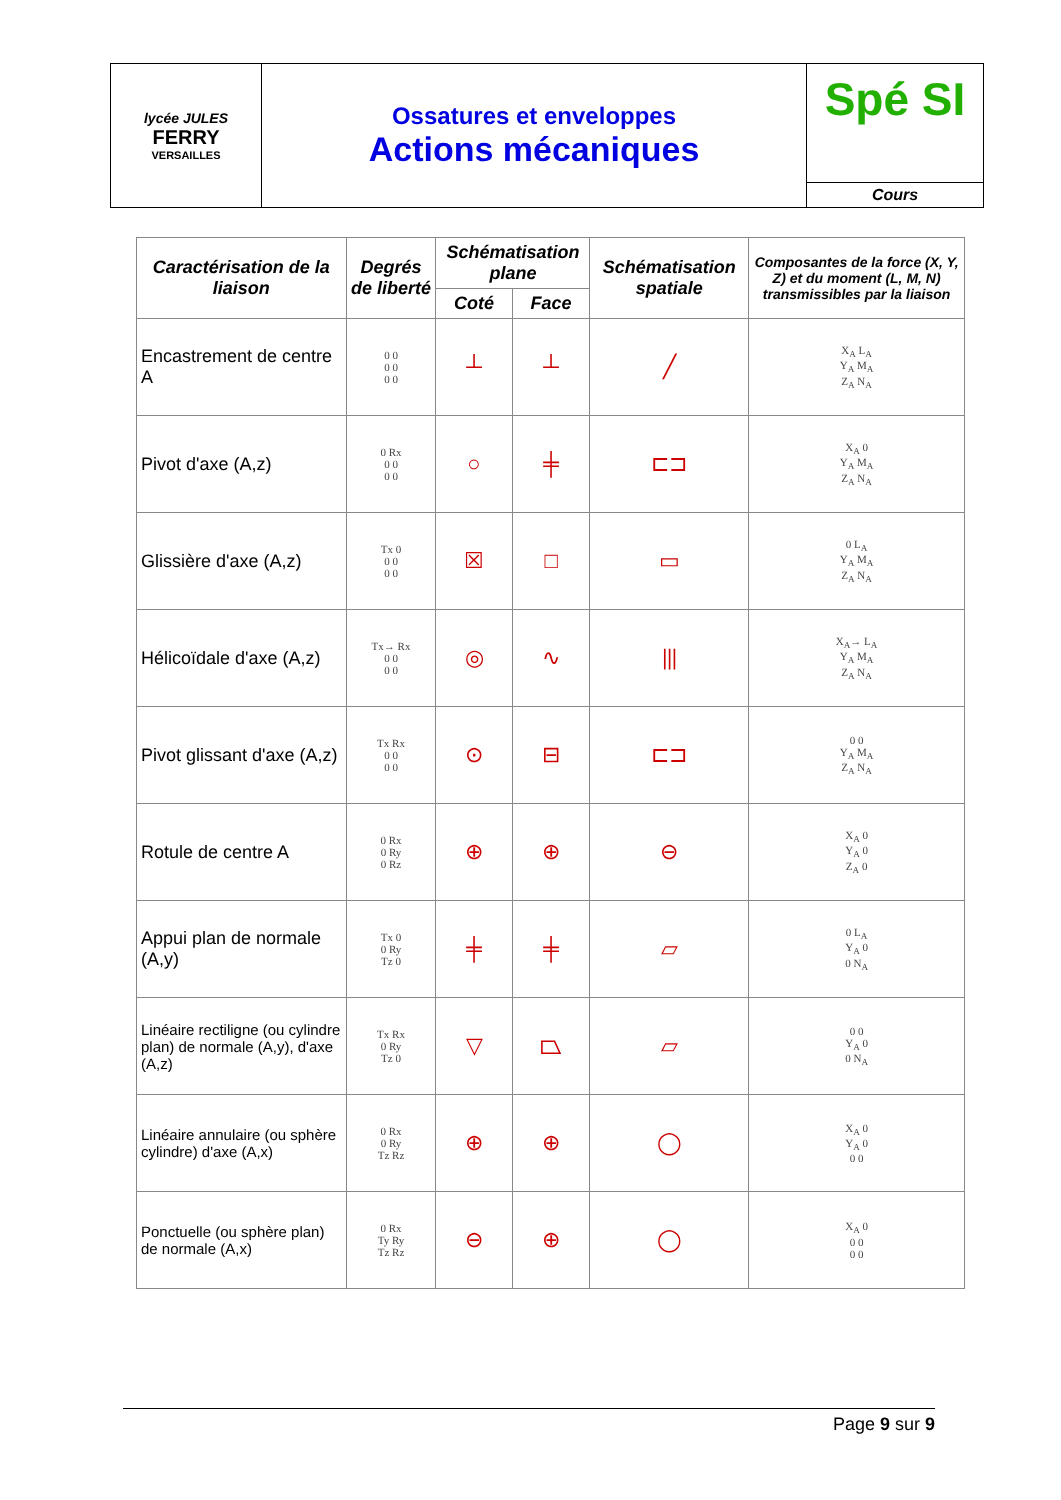lycée JULES
FERRY
VERSAILLES
Ossatures et enveloppes
Actions mécaniques
Spé SI
Cours
| Caractérisation de la liaison | Degrés de liberté | Schématisation plane | | Schématisation spatiale | Composantes de la force (X, Y, Z) et du moment (L, M, N) transmissibles par la liaison |
| --- | --- | --- | --- | --- | --- |
| | | Coté | Face | | |
| Encastrement de centre A | 0 0 0 0 0 0 | ┴ | ┴ | ╱ | X<sub>A</sub> L<sub>A</sub> Y<sub>A</sub> M<sub>A</sub> Z<sub>A</sub> N<sub>A</sub> |
| Pivot d'axe (A,z) | 0 Rx 0 0 0 0 | ○ | ╪ | ⊏⊐ | X<sub>A</sub> 0 Y<sub>A</sub> M<sub>A</sub> Z<sub>A</sub> N<sub>A</sub> |
| Glissière d'axe (A,z) | Tx 0 0 0 0 0 | ☒ | □ | ▭ | 0 L<sub>A</sub> Y<sub>A</sub> M<sub>A</sub> Z<sub>A</sub> N<sub>A</sub> |
| Hélicoïdale d'axe (A,z) | Tx→ Rx 0 0 0 0 | ◎ | ∿ | ⦀ | X<sub>A</sub>→ L<sub>A</sub> Y<sub>A</sub> M<sub>A</sub> Z<sub>A</sub> N<sub>A</sub> |
| Pivot glissant d'axe (A,z) | Tx Rx 0 0 0 0 | ⊙ | ⊟ | ⊏⊐ | 0 0 Y<sub>A</sub> M<sub>A</sub> Z<sub>A</sub> N<sub>A</sub> |
| Rotule de centre A | 0 Rx 0 Ry 0 Rz | ⊕ | ⊕ | ⊖ | X<sub>A</sub> 0 Y<sub>A</sub> 0 Z<sub>A</sub> 0 |
| Appui plan de normale (A,y) | Tx 0 0 Ry Tz 0 | ╪ | ╪ | ▱ | 0 L<sub>A</sub> Y<sub>A</sub> 0 0 N<sub>A</sub> |
| Linéaire rectiligne (ou cylindre plan) de normale (A,y), d'axe (A,z) | Tx Rx 0 Ry Tz 0 | ▽ | ⏢ | ▱ | 0 0 Y<sub>A</sub> 0 0 N<sub>A</sub> |
| Linéaire annulaire (ou sphère cylindre) d'axe (A,x) | 0 Rx 0 Ry Tz Rz | ⊕ | ⊕ | ◯ | X<sub>A</sub> 0 Y<sub>A</sub> 0 0 0 |
| Ponctuelle (ou sphère plan) de normale (A,x) | 0 Rx Ty Ry Tz Rz | ⊖ | ⊕ | ◯ | X<sub>A</sub> 0 0 0 0 0 |
Page 9 sur 9